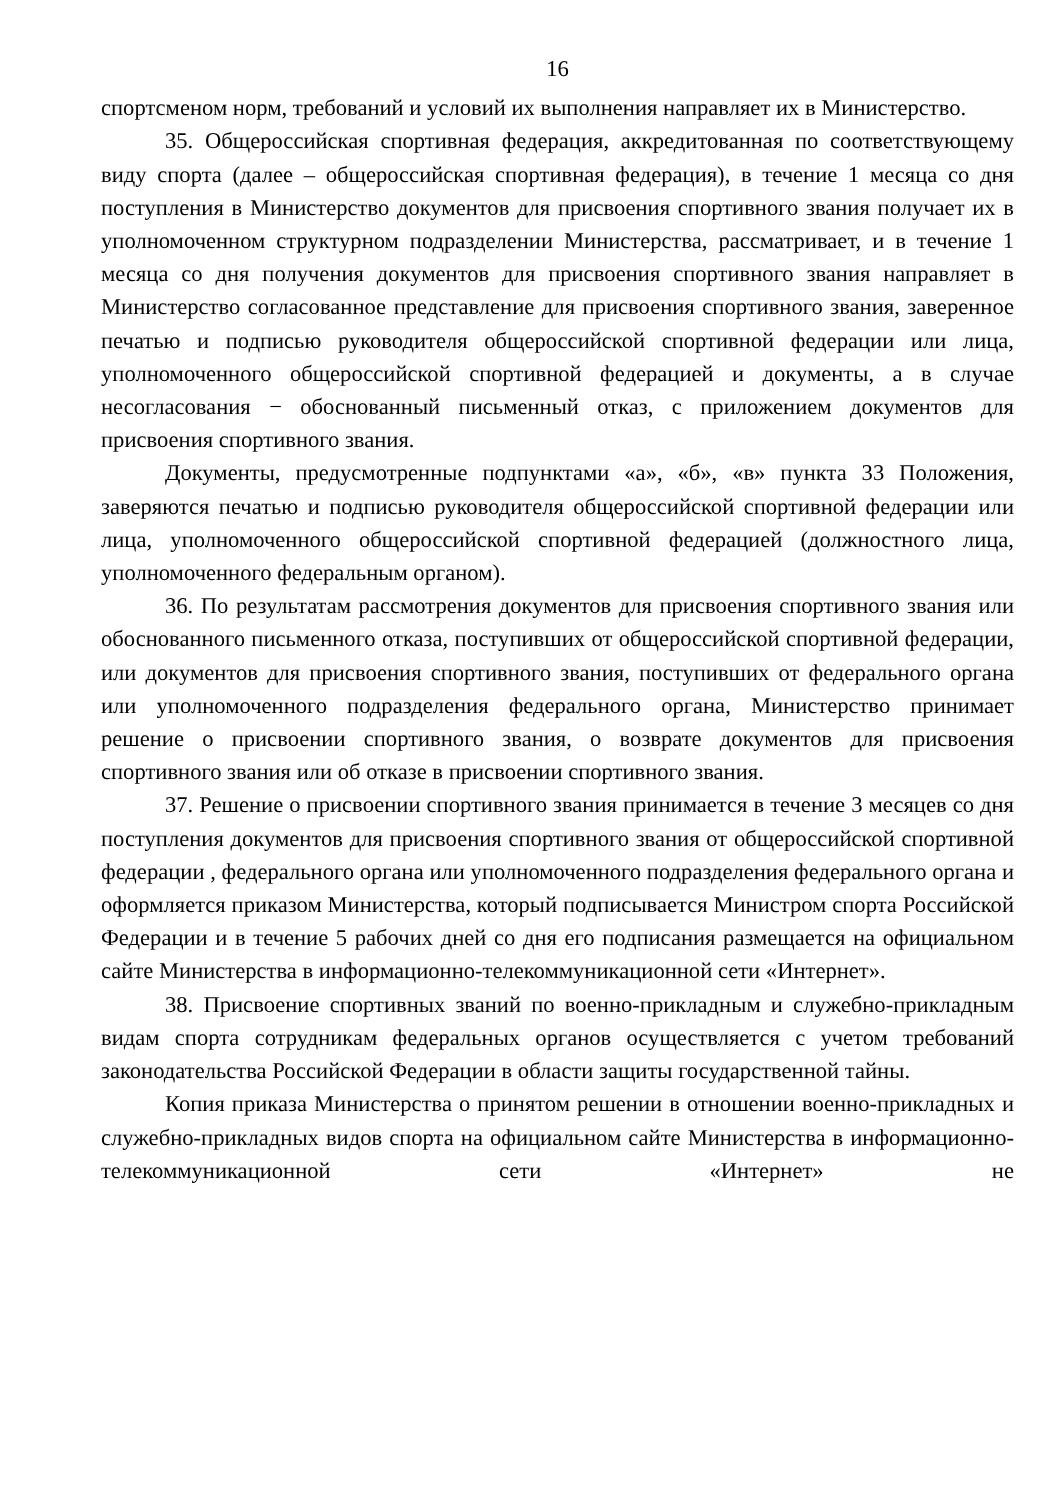16
спортсменом норм, требований и условий их выполнения направляет их в Министерство.
35. Общероссийская спортивная федерация, аккредитованная по соответствующему виду спорта (далее – общероссийская спортивная федерация), в течение 1 месяца со дня поступления в Министерство документов для присвоения спортивного звания получает их в уполномоченном структурном подразделении Министерства, рассматривает, и в течение 1 месяца со дня получения документов для присвоения спортивного звания направляет в Министерство согласованное представление для присвоения спортивного звания, заверенное печатью и подписью руководителя общероссийской спортивной федерации или лица, уполномоченного общероссийской спортивной федерацией и документы, а в случае несогласования − обоснованный письменный отказ, с приложением документов для присвоения спортивного звания.
Документы, предусмотренные подпунктами «а», «б», «в» пункта 33 Положения, заверяются печатью и подписью руководителя общероссийской спортивной федерации или лица, уполномоченного общероссийской спортивной федерацией (должностного лица, уполномоченного федеральным органом).
36. По результатам рассмотрения документов для присвоения спортивного звания или обоснованного письменного отказа, поступивших от общероссийской спортивной федерации, или документов для присвоения спортивного звания, поступивших от федерального органа или уполномоченного подразделения федерального органа, Министерство принимает решение о присвоении спортивного звания, о возврате документов для присвоения спортивного звания или об отказе в присвоении спортивного звания.
37. Решение о присвоении спортивного звания принимается в течение 3 месяцев со дня поступления документов для присвоения спортивного звания от общероссийской спортивной федерации , федерального органа или уполномоченного подразделения федерального органа и оформляется приказом Министерства, который подписывается Министром спорта Российской Федерации и в течение 5 рабочих дней со дня его подписания размещается на официальном сайте Министерства в информационно-телекоммуникационной сети «Интернет».
38. Присвоение спортивных званий по военно-прикладным и служебно-прикладным видам спорта сотрудникам федеральных органов осуществляется с учетом требований законодательства Российской Федерации в области защиты государственной тайны.
Копия приказа Министерства о принятом решении в отношении военно-прикладных и служебно-прикладных видов спорта на официальном сайте Министерства в информационно-телекоммуникационной сети «Интернет» не